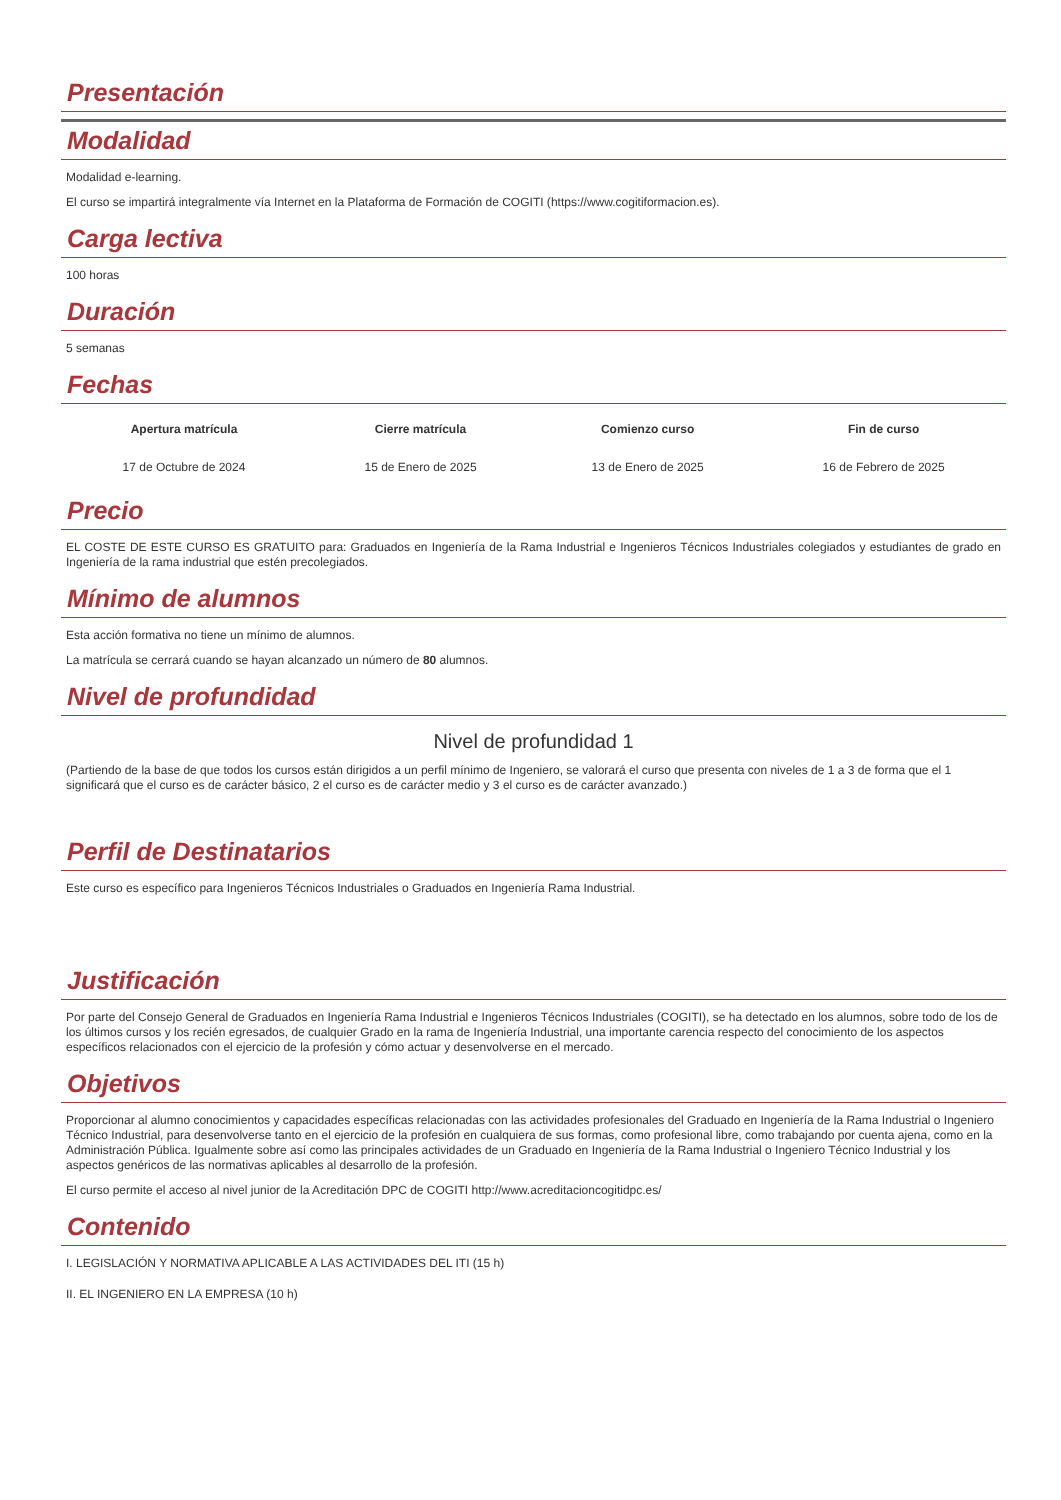Presentación
Modalidad
Modalidad e-learning.
El curso se impartirá integralmente vía Internet en la Plataforma de Formación de COGITI (https://www.cogitiformacion.es).
Carga lectiva
100 horas
Duración
5 semanas
Fechas
| Apertura matrícula | Cierre matrícula | Comienzo curso | Fin de curso |
| --- | --- | --- | --- |
| 17 de Octubre de 2024 | 15 de Enero de 2025 | 13 de Enero de 2025 | 16 de Febrero de 2025 |
Precio
EL COSTE DE ESTE CURSO ES GRATUITO para: Graduados en Ingeniería de la Rama Industrial e Ingenieros Técnicos Industriales colegiados y estudiantes de grado en Ingeniería de la rama industrial que estén precolegiados.
Mínimo de alumnos
Esta acción formativa no tiene un mínimo de alumnos.
La matrícula se cerrará cuando se hayan alcanzado un número de 80 alumnos.
Nivel de profundidad
Nivel de profundidad 1
(Partiendo de la base de que todos los cursos están dirigidos a un perfil mínimo de Ingeniero, se valorará el curso que presenta con niveles de 1 a 3 de forma que el 1 significará que el curso es de carácter básico, 2 el curso es de carácter medio y 3 el curso es de carácter avanzado.)
Perfil de Destinatarios
Este curso es específico para Ingenieros Técnicos Industriales o Graduados en Ingeniería Rama Industrial.
Justificación
Por parte del Consejo General de Graduados en Ingeniería Rama Industrial e Ingenieros Técnicos Industriales (COGITI), se ha detectado en los alumnos, sobre todo de los de los últimos cursos y los recién egresados, de cualquier Grado en la rama de Ingeniería Industrial, una importante carencia respecto del conocimiento de los aspectos específicos relacionados con el ejercicio de la profesión y cómo actuar y desenvolverse en el mercado.
Objetivos
Proporcionar al alumno conocimientos y capacidades específicas relacionadas con las actividades profesionales del Graduado en Ingeniería de la Rama Industrial o Ingeniero Técnico Industrial, para desenvolverse tanto en el ejercicio de la profesión en cualquiera de sus formas, como profesional libre, como trabajando por cuenta ajena, como en la Administración Pública. Igualmente sobre así como las principales actividades de un Graduado en Ingeniería de la Rama Industrial o Ingeniero Técnico Industrial y los aspectos genéricos de las normativas aplicables al desarrollo de la profesión.
El curso permite el acceso al nivel junior de la Acreditación DPC de COGITI http://www.acreditacioncogitidpc.es/
Contenido
I. LEGISLACIÓN Y NORMATIVA APLICABLE A LAS ACTIVIDADES DEL ITI (15 h)
II. EL INGENIERO EN LA EMPRESA (10 h)